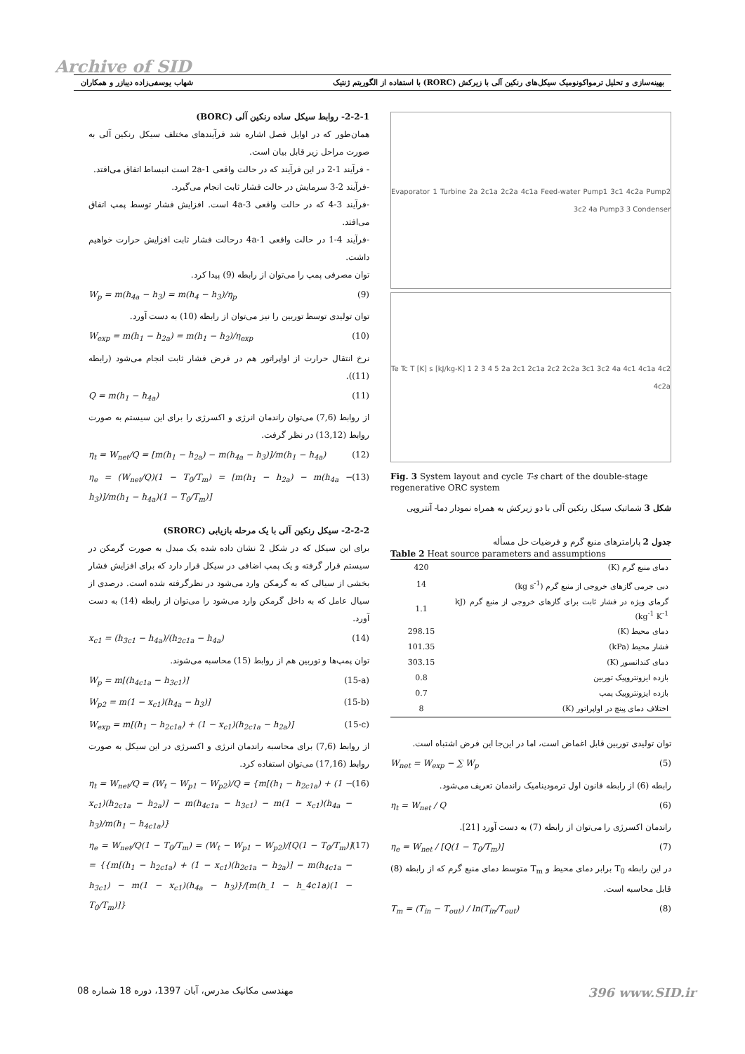Archive of SID
بهینه‌سازی و تحلیل ترمواکونومیک سیکل‌های رنکین آلی با زیرکش (RORC) با استفاده از الگوریتم ژنتیک شهاب یوسفی‌زاده دیبازر و همکاران
Evaporator 1 Turbine 2a 2c1a 2c2a 4c1a Feed-water Pump1 3c1 4c2a Pump2 3c2 4a Pump3 3 Condenser
Te Tc T [K] s [kJ/kg-K] 1 2 3 4 5 2a 2c1 2c1a 2c2 2c2a 3c1 3c2 4a 4c1 4c1a 4c2 4c2a
Fig. 3 System layout and cycle T-s chart of the double-stage regenerative ORC system
شکل 3 شماتیک سیکل رنکین آلی با دو زیرکش به همراه نمودار دما- آنتروپی
جدول 2 پارامترهای منبع گرم و فرضیات حل مسأله
Table 2 Heat source parameters and assumptions
| دمای منبع گرم (K) | 420 |
| دبی جرمی گازهای خروجی از منبع گرم (kg s<sup>-1</sup>) | 14 |
| گرمای ویژه در فشار ثابت برای گازهای خروجی از منبع گرم (kJ kg<sup>-1</sup> K<sup>-1</sup>) | 1.1 |
| دمای محیط (K) | 298.15 |
| فشار محیط (kPa) | 101.35 |
| دمای کندانسور (K) | 303.15 |
| بازده ایزونتروپیک توربین | 0.8 |
| بازده ایزونتروپیک پمپ | 0.7 |
| اختلاف دمای پینچ در اواپراتور (K) | 8 |
توان تولیدی توربین قابل اغماض است، اما در این‌جا این فرض اشتباه است.
W<sub>net</sub> = W<sub>exp</sub> − ∑ W<sub>p</sub> (5)
رابطه (6) از رابطه قانون اول ترمودینامیک راندمان تعریف می‌شود.
η<sub>t</sub> = W<sub>net</sub> / Q (6)
راندمان اکسرژی را می‌توان از رابطه (7) به دست آورد [21].
η<sub>e</sub> = W<sub>net</sub> / [Q(1 − T<sub>0</sub>/T<sub>m</sub>)] (7)
در این رابطه T<sub>0</sub> برابر دمای محیط و T<sub>m</sub> متوسط دمای منبع گرم که از رابطه (8) قابل محاسبه است.
T<sub>m</sub> = (T<sub>in</sub> − T<sub>out</sub>) / ln(T<sub>in</sub>/T<sub>out</sub>) (8)
2-2-1- روابط سیکل ساده رنکین آلی (BORC)
همان‌طور که در اوایل فصل اشاره شد فرآیندهای مختلف سیکل رنکین آلی به صورت مراحل زیر قابل بیان است.
- فرآیند 1-2 در این فرآیند که در حالت واقعی 1-2a است انبساط اتفاق می‌افتد.
-فرآیند 2-3 سرمایش در حالت فشار ثابت انجام می‌گیرد.
-فرآیند 3-4 که در حالت واقعی 3-4a است. افزایش فشار توسط پمپ اتفاق می‌افتد.
-فرآیند 4-1 در حالت واقعی 4a-1 درحالت فشار ثابت افزایش حرارت خواهیم داشت.
توان مصرفی پمپ را می‌توان از رابطه (9) پیدا کرد.
W<sub>p</sub> = m(h<sub>4a</sub> − h<sub>3</sub>) = m(h<sub>4</sub> − h<sub>3</sub>)/η<sub>p</sub> (9)
توان تولیدی توسط توربین را نیز می‌توان از رابطه (10) به دست آورد.
W<sub>exp</sub> = m(h<sub>1</sub> − h<sub>2a</sub>) = m(h<sub>1</sub> − h<sub>2</sub>)/η<sub>exp</sub> (10)
نرخ انتقال حرارت از اواپراتور هم در فرض فشار ثابت انجام می‌شود (رابطه (11)).
Q = m(h<sub>1</sub> − h<sub>4a</sub>) (11)
از روابط (7,6) می‌توان راندمان انرژی و اکسرژی را برای این سیستم به صورت روابط (13,12) در نظر گرفت.
η<sub>t</sub> = W<sub>net</sub>/Q = [m(h<sub>1</sub> − h<sub>2a</sub>) − m(h<sub>4a</sub> − h<sub>3</sub>)]/m(h<sub>1</sub> − h<sub>4a</sub>) (12)
η<sub>e</sub> = (W<sub>net</sub>/Q)(1 − T<sub>0</sub>/T<sub>m</sub>) = [m(h<sub>1</sub> − h<sub>2a</sub>) − m(h<sub>4a</sub> − h<sub>3</sub>)]/m(h<sub>1</sub> − h<sub>4a</sub>)(1 − T<sub>0</sub>/T<sub>m</sub>)] (13)
2-2-2- سیکل رنکین آلی با یک مرحله بازیابی (SRORC)
برای این سیکل که در شکل 2 نشان داده شده یک مبدل به صورت گرمکن در سیستم قرار گرفته و یک پمپ اضافی در سیکل قرار دارد که برای افزایش فشار بخشی از سیالی که به گرمکن وارد می‌شود در نظرگرفته شده است. درصدی از سیال عامل که به داخل گرمکن وارد می‌شود را می‌توان از رابطه (14) به دست آورد.
x<sub>c1</sub> = (h<sub>3c1</sub> − h<sub>4a</sub>)/(h<sub>2c1a</sub> − h<sub>4a</sub>) (14)
توان پمپ‌ها و توربین هم از روابط (15) محاسبه می‌شوند.
W<sub>p</sub> = m[(h<sub>4c1a</sub> − h<sub>3c1</sub>)] (15-a)
W<sub>p2</sub> = m(1 − x<sub>c1</sub>)(h<sub>4a</sub> − h<sub>3</sub>)] (15-b)
W<sub>exp</sub> = m[(h<sub>1</sub> − h<sub>2c1a</sub>) + (1 − x<sub>c1</sub>)(h<sub>2c1a</sub> − h<sub>2a</sub>)] (15-c)
از روابط (7,6) برای محاسبه راندمان انرژی و اکسرژی در این سیکل به صورت روابط (17,16) می‌توان استفاده کرد.
η<sub>t</sub> = W<sub>net</sub>/Q = (W<sub>t</sub> − W<sub>p1</sub> − W<sub>p2</sub>)/Q = {m[(h<sub>1</sub> − h<sub>2c1a</sub>) + (1 − x<sub>c1</sub>)(h<sub>2c1a</sub> − h<sub>2a</sub>)] − m(h<sub>4c1a</sub> − h<sub>3c1</sub>) − m(1 − x<sub>c1</sub>)(h<sub>4a</sub> − h<sub>3</sub>)/m(h<sub>1</sub> − h<sub>4c1a</sub>)} (16)
η<sub>e</sub> = W<sub>net</sub>/Q(1 − T<sub>0</sub>/T<sub>m</sub>) = (W<sub>t</sub> − W<sub>p1</sub> − W<sub>p2</sub>)/[Q(1 − T<sub>0</sub>/T<sub>m</sub>)] = {{m[(h<sub>1</sub> − h<sub>2c1a</sub>) + (1 − x<sub>c1</sub>)(h<sub>2c1a</sub> − h<sub>2a</sub>)] − m(h<sub>4c1a</sub> − h<sub>3c1</sub>) − m(1 − x<sub>c1</sub>)(h<sub>4a</sub> − h<sub>3</sub>)}/[m(h_1 − h_4c1a)(1 − T<sub>0</sub>/T<sub>m</sub>)]} (17)
مهندسی مکانیک مدرس، آبان 1397، دوره 18 شماره 08 396 www.SID.ir